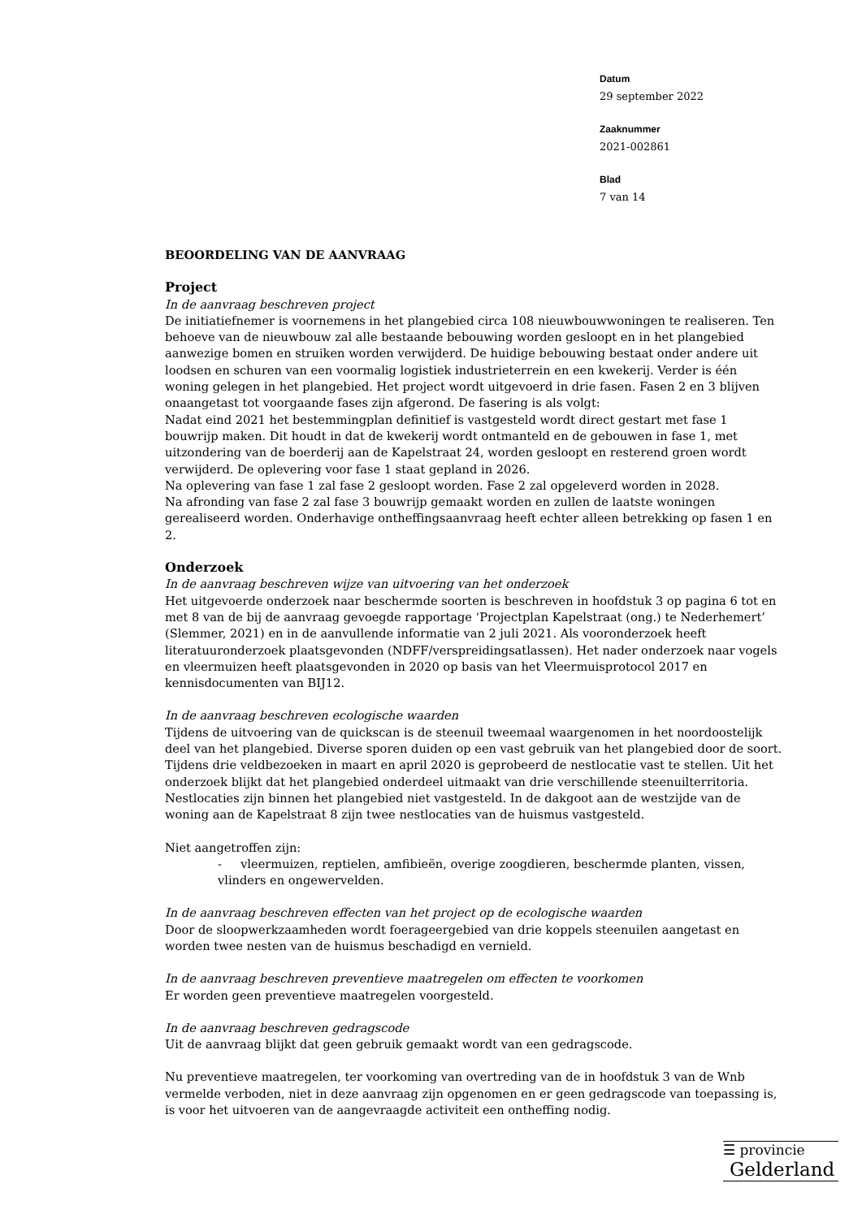Datum
29 september 2022
Zaaknummer
2021-002861
Blad
7 van 14
BEOORDELING VAN DE AANVRAAG
Project
In de aanvraag beschreven project
De initiatiefnemer is voornemens in het plangebied circa 108 nieuwbouwwoningen te realiseren. Ten behoeve van de nieuwbouw zal alle bestaande bebouwing worden gesloopt en in het plangebied aanwezige bomen en struiken worden verwijderd. De huidige bebouwing bestaat onder andere uit loodsen en schuren van een voormalig logistiek industrieterrein en een kwekerij. Verder is één woning gelegen in het plangebied. Het project wordt uitgevoerd in drie fasen. Fasen 2 en 3 blijven onaangetast tot voorgaande fases zijn afgerond. De fasering is als volgt:
Nadat eind 2021 het bestemmingplan definitief is vastgesteld wordt direct gestart met fase 1 bouwrijp maken. Dit houdt in dat de kwekerij wordt ontmanteld en de gebouwen in fase 1, met uitzondering van de boerderij aan de Kapelstraat 24, worden gesloopt en resterend groen wordt verwijderd. De oplevering voor fase 1 staat gepland in 2026.
Na oplevering van fase 1 zal fase 2 gesloopt worden. Fase 2 zal opgeleverd worden in 2028.
Na afronding van fase 2 zal fase 3 bouwrijp gemaakt worden en zullen de laatste woningen gerealiseerd worden. Onderhavige ontheffingsaanvraag heeft echter alleen betrekking op fasen 1 en 2.
Onderzoek
In de aanvraag beschreven wijze van uitvoering van het onderzoek
Het uitgevoerde onderzoek naar beschermde soorten is beschreven in hoofdstuk 3 op pagina 6 tot en met 8 van de bij de aanvraag gevoegde rapportage ‘Projectplan Kapelstraat (ong.) te Nederhemert’ (Slemmer, 2021) en in de aanvullende informatie van 2 juli 2021. Als vooronderzoek heeft literatuuronderzoek plaatsgevonden (NDFF/verspreidingsatlassen). Het nader onderzoek naar vogels en vleermuizen heeft plaatsgevonden in 2020 op basis van het Vleermuisprotocol 2017 en kennisdocumenten van BIJ12.
In de aanvraag beschreven ecologische waarden
Tijdens de uitvoering van de quickscan is de steenuil tweemaal waargenomen in het noordoostelijk deel van het plangebied. Diverse sporen duiden op een vast gebruik van het plangebied door de soort. Tijdens drie veldbezoeken in maart en april 2020 is geprobeerd de nestlocatie vast te stellen. Uit het onderzoek blijkt dat het plangebied onderdeel uitmaakt van drie verschillende steenuilterritoria. Nestlocaties zijn binnen het plangebied niet vastgesteld. In de dakgoot aan de westzijde van de woning aan de Kapelstraat 8 zijn twee nestlocaties van de huismus vastgesteld.
Niet aangetroffen zijn:
- vleermuizen, reptielen, amfibieën, overige zoogdieren, beschermde planten, vissen, vlinders en ongewervelden.
In de aanvraag beschreven effecten van het project op de ecologische waarden
Door de sloopwerkzaamheden wordt foerageergebied van drie koppels steenuilen aangetast en worden twee nesten van de huismus beschadigd en vernield.
In de aanvraag beschreven preventieve maatregelen om effecten te voorkomen
Er worden geen preventieve maatregelen voorgesteld.
In de aanvraag beschreven gedragscode
Uit de aanvraag blijkt dat geen gebruik gemaakt wordt van een gedragscode.
Nu preventieve maatregelen, ter voorkoming van overtreding van de in hoofdstuk 3 van de Wnb vermelde verboden, niet in deze aanvraag zijn opgenomen en er geen gedragscode van toepassing is, is voor het uitvoeren van de aangevraagde activiteit een ontheffing nodig.
☰ provincie
Gelderland